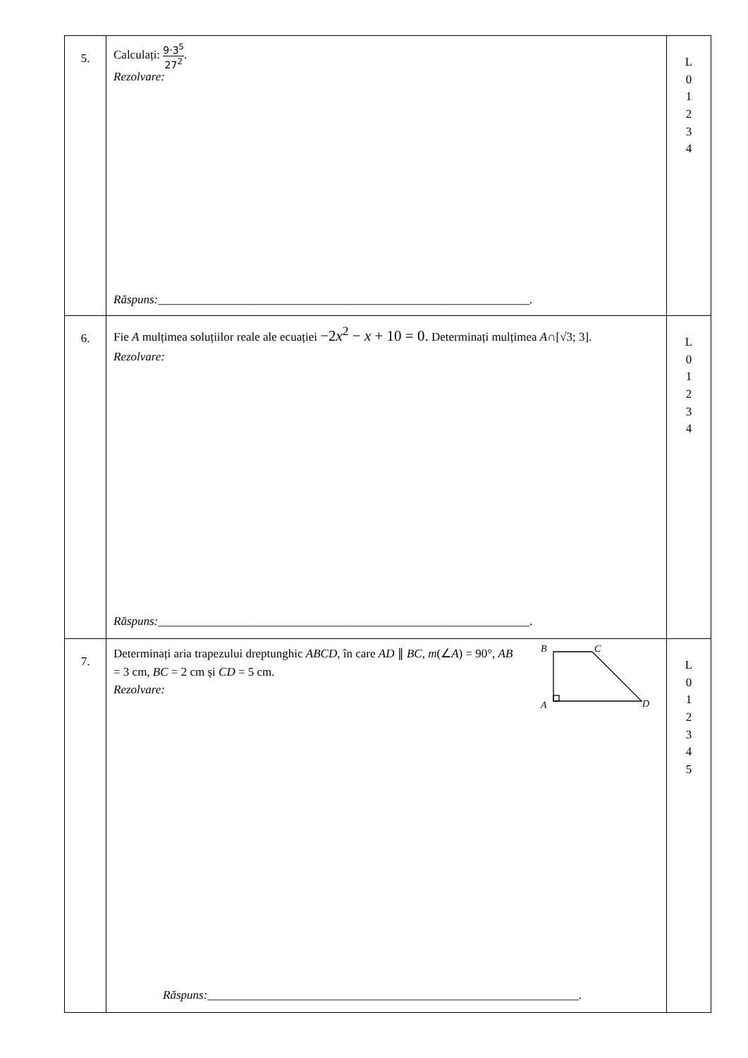| 5. | Calculați: 9·3<sup>5</sup> 27<sup>2</sup> . Rezolvare: Răspuns:______________________________________________________________. | L 0 1 2 3 4 |
| 6. | Fie A mulțimea soluțiilor reale ale ecuației −2 x<sup>2</sup> − x + 10 = 0. Determinați mulțimea A ∩[√3; 3]. Rezolvare: Răspuns:______________________________________________________________. | L 0 1 2 3 4 |
| 7. | Determinați aria trapezului dreptunghic ABCD , în care AD ∥ BC , m (∠ A ) = 90°, AB = 3 cm, BC = 2 cm și CD = 5 cm. Rezolvare: B C A D Răspuns:______________________________________________________________. | L 0 1 2 3 4 5 |